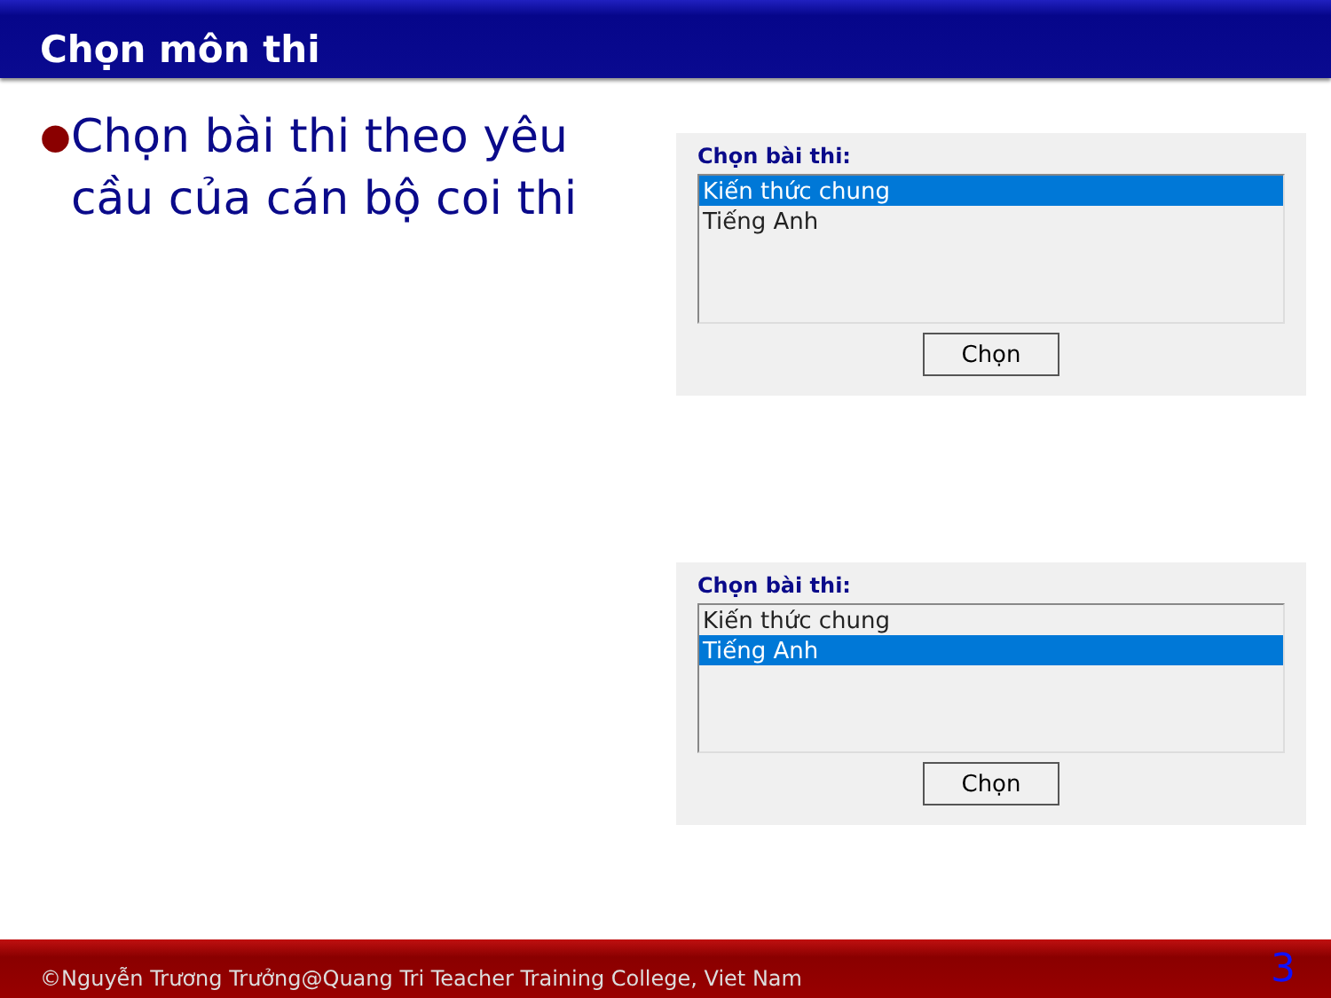Chọn môn thi
● Chọn bài thi theo yêu cầu của cán bộ coi thi
Chọn bài thi:
Kiến thức chung
Tiếng Anh
Chọn
Chọn bài thi:
Kiến thức chung
Tiếng Anh
Chọn
©Nguyễn Trương Trưởng@Quang Tri Teacher Training College, Viet Nam 3